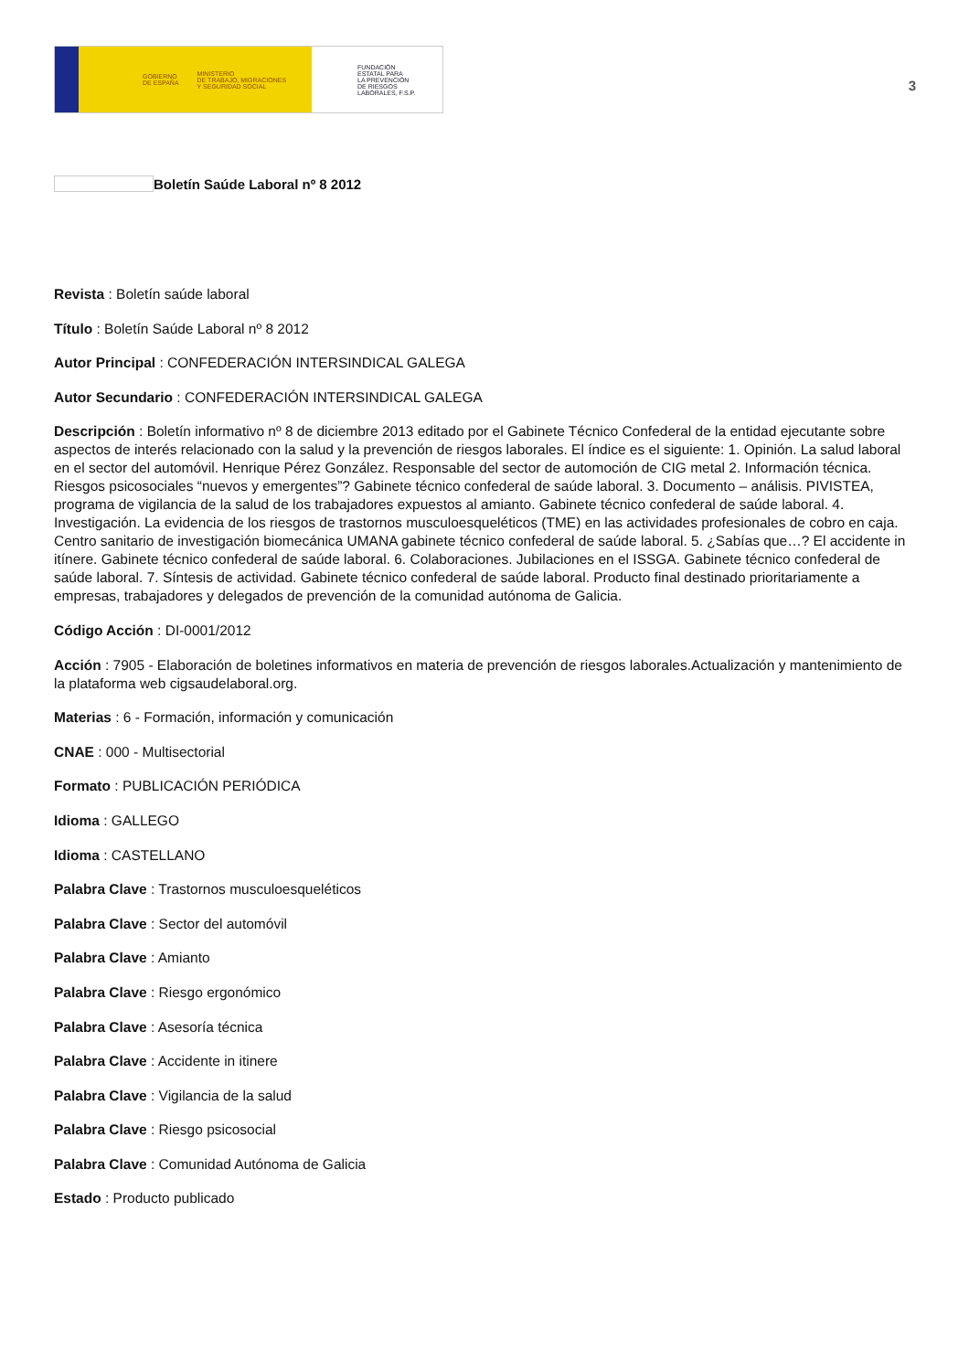GOBIERNO
DE ESPAÑA MINISTERIO
DE TRABAJO, MIGRACIONES
Y SEGURIDAD SOCIAL
FUNDACIÓN
ESTATAL PARA
LA PREVENCIÓN
DE RIESGOS
LABORALES, F.S.P.
3
Boletín Saúde Laboral nº 8 2012
Revista : Boletín saúde laboral
Título : Boletín Saúde Laboral nº 8 2012
Autor Principal : CONFEDERACIÓN INTERSINDICAL GALEGA
Autor Secundario : CONFEDERACIÓN INTERSINDICAL GALEGA
Descripción : Boletín informativo nº 8 de diciembre 2013 editado por el Gabinete Técnico Confederal de la entidad ejecutante sobre aspectos de interés relacionado con la salud y la prevención de riesgos laborales. El índice es el siguiente: 1. Opinión. La salud laboral en el sector del automóvil. Henrique Pérez González. Responsable del sector de automoción de CIG metal 2. Información técnica. Riesgos psicosociales “nuevos y emergentes”? Gabinete técnico confederal de saúde laboral. 3. Documento – análisis. PIVISTEA, programa de vigilancia de la salud de los trabajadores expuestos al amianto. Gabinete técnico confederal de saúde laboral. 4. Investigación. La evidencia de los riesgos de trastornos musculoesqueléticos (TME) en las actividades profesionales de cobro en caja. Centro sanitario de investigación biomecánica UMANA gabinete técnico confederal de saúde laboral. 5. ¿Sabías que…? El accidente in itínere. Gabinete técnico confederal de saúde laboral. 6. Colaboraciones. Jubilaciones en el ISSGA. Gabinete técnico confederal de saúde laboral. 7. Síntesis de actividad. Gabinete técnico confederal de saúde laboral. Producto final destinado prioritariamente a empresas, trabajadores y delegados de prevención de la comunidad autónoma de Galicia.
Código Acción : DI-0001/2012
Acción : 7905 - Elaboración de boletines informativos en materia de prevención de riesgos laborales.Actualización y mantenimiento de la plataforma web cigsaudelaboral.org.
Materias : 6 - Formación, información y comunicación
CNAE : 000 - Multisectorial
Formato : PUBLICACIÓN PERIÓDICA
Idioma : GALLEGO
Idioma : CASTELLANO
Palabra Clave : Trastornos musculoesqueléticos
Palabra Clave : Sector del automóvil
Palabra Clave : Amianto
Palabra Clave : Riesgo ergonómico
Palabra Clave : Asesoría técnica
Palabra Clave : Accidente in itinere
Palabra Clave : Vigilancia de la salud
Palabra Clave : Riesgo psicosocial
Palabra Clave : Comunidad Autónoma de Galicia
Estado : Producto publicado